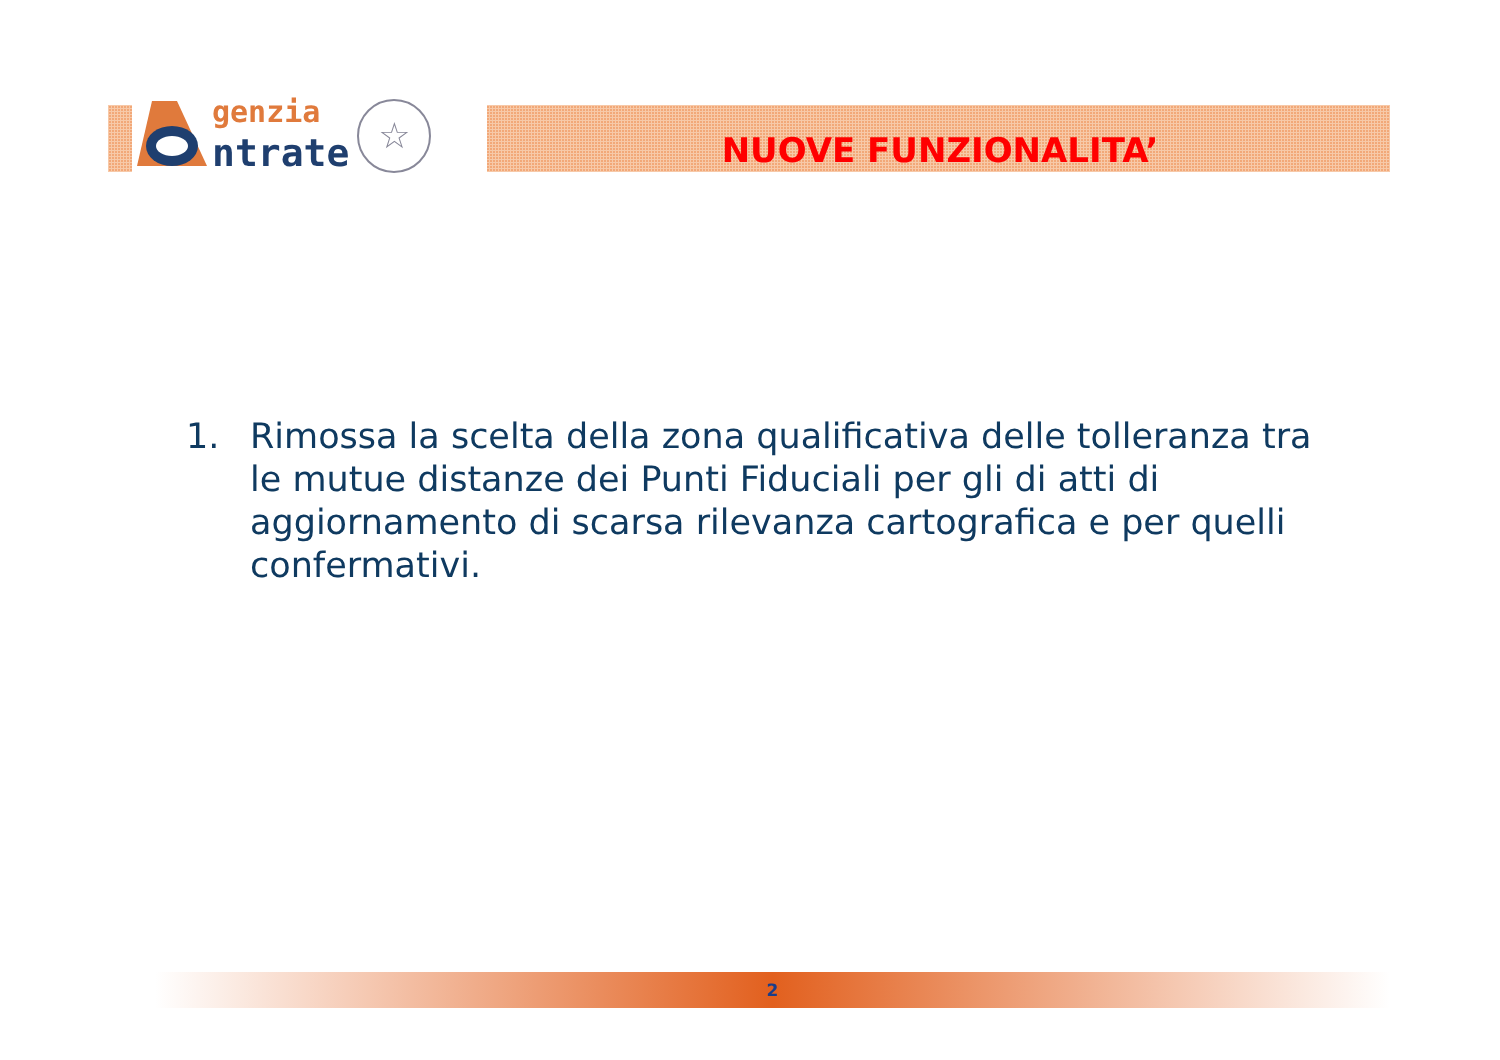genzia
ntrate
☆
NUOVE FUNZIONALITA’
1. Rimossa la scelta della zona qualificativa delle tolleranza tra le mutue distanze dei Punti Fiduciali per gli di atti di aggiornamento di scarsa rilevanza cartografica e per quelli confermativi.
2